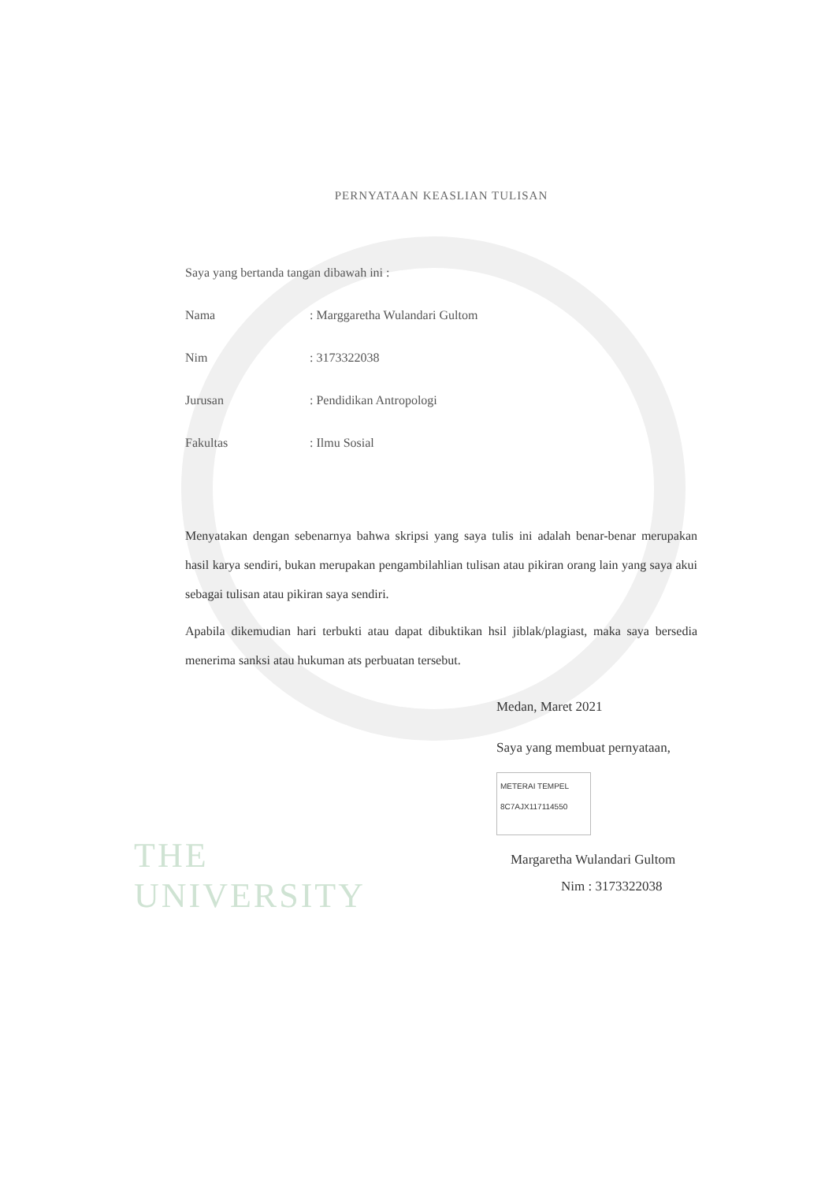THE
UNIVERSITY
PERNYATAAN KEASLIAN TULISAN
Saya yang bertanda tangan dibawah ini :
Nama: Marggaretha Wulandari Gultom
Nim: 3173322038
Jurusan: Pendidikan Antropologi
Fakultas: Ilmu Sosial
Menyatakan dengan sebenarnya bahwa skripsi yang saya tulis ini adalah benar-benar merupakan hasil karya sendiri, bukan merupakan pengambilahlian tulisan atau pikiran orang lain yang saya akui sebagai tulisan atau pikiran saya sendiri.
Apabila dikemudian hari terbukti atau dapat dibuktikan hsil jiblak/plagiast, maka saya bersedia menerima sanksi atau hukuman ats perbuatan tersebut.
Medan, Maret 2021
Saya yang membuat pernyataan,
METERAI TEMPEL
8C7AJX117114550
Margaretha Wulandari Gultom
Nim : 3173322038